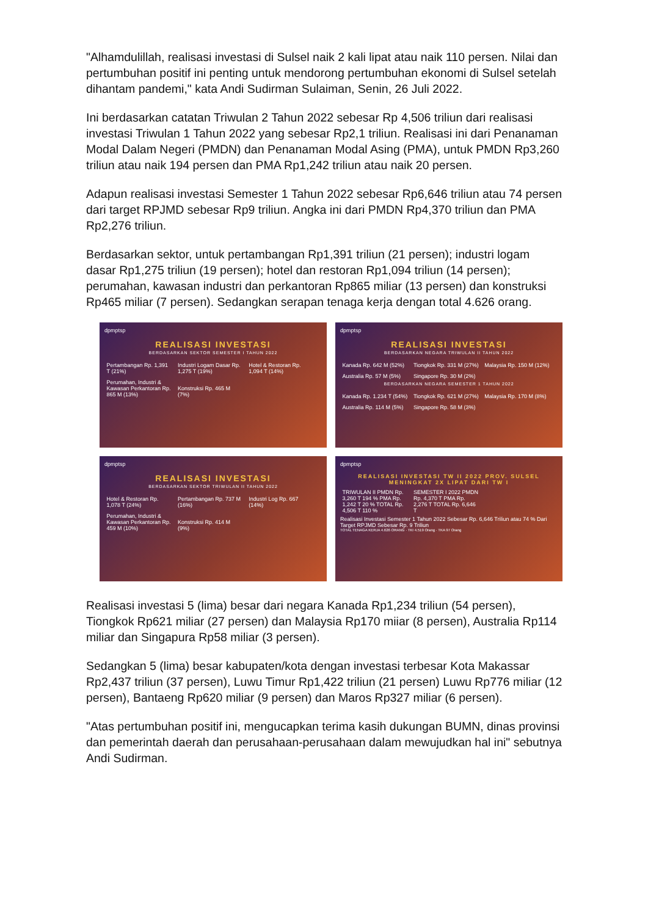"Alhamdulillah, realisasi investasi di Sulsel naik 2 kali lipat atau naik 110 persen. Nilai dan pertumbuhan positif ini penting untuk mendorong pertumbuhan ekonomi di Sulsel setelah dihantam pandemi," kata Andi Sudirman Sulaiman, Senin, 26 Juli 2022.
Ini berdasarkan catatan Triwulan 2 Tahun 2022 sebesar Rp 4,506 triliun dari realisasi investasi Triwulan 1 Tahun 2022 yang sebesar Rp2,1 triliun. Realisasi ini dari Penanaman Modal Dalam Negeri (PMDN) dan Penanaman Modal Asing (PMA), untuk PMDN Rp3,260 triliun atau naik 194 persen dan PMA Rp1,242 triliun atau naik 20 persen.
Adapun realisasi investasi Semester 1 Tahun 2022 sebesar Rp6,646 triliun atau 74 persen dari target RPJMD sebesar Rp9 triliun. Angka ini dari PMDN Rp4,370 triliun dan PMA Rp2,276 triliun.
Berdasarkan sektor, untuk pertambangan Rp1,391 triliun (21 persen); industri logam dasar Rp1,275 triliun (19 persen); hotel dan restoran Rp1,094 triliun (14 persen); perumahan, kawasan industri dan perkantoran Rp865 miliar (13 persen) dan konstruksi Rp465 miliar (7 persen). Sedangkan serapan tenaga kerja dengan total 4.626 orang.
dpmptsp
REALISASI INVESTASI
BERDASARKAN SEKTOR SEMESTER I TAHUN 2022
Pertambangan Rp. 1,391 T (21%) Industri Logam Dasar Rp. 1,275 T (19%) Hotel & Restoran Rp. 1,094 T (14%) Perumahan, Industri & Kawasan Perkantoran Rp. 865 M (13%) Konstruksi Rp. 465 M (7%)
dpmptsp
REALISASI INVESTASI
BERDASARKAN NEGARA TRIWULAN II TAHUN 2022
Kanada Rp. 642 M (52%) Tiongkok Rp. 331 M (27%) Malaysia Rp. 150 M (12%) Australia Rp. 57 M (5%) Singapore Rp. 30 M (2%)
BERDASARKAN NEGARA SEMESTER 1 TAHUN 2022
Kanada Rp. 1.234 T (54%) Tiongkok Rp. 621 M (27%) Malaysia Rp. 170 M (8%) Australia Rp. 114 M (5%) Singapore Rp. 58 M (3%)
dpmptsp
REALISASI INVESTASI
BERDASARKAN SEKTOR TRIWULAN II TAHUN 2022
Hotel & Restoran Rp. 1,078 T (24%) Pertambangan Rp. 737 M (16%) Industri Log Rp. 667 (14%) Perumahan, Industri & Kawasan Perkantoran Rp. 459 M (10%) Konstruksi Rp. 414 M (9%)
dpmptsp
REALISASI INVESTASI TW II 2022 PROV. SULSEL MENINGKAT 2X LIPAT DARI TW I
TRIWULAN II PMDN Rp. 3,260 T 194 % PMA Rp. 1,242 T 20 % TOTAL Rp. 4,506 T 110 % SEMESTER I 2022 PMDN Rp. 4,370 T PMA Rp. 2,276 T TOTAL Rp. 6,646 T
Realisasi Investasi Semester 1 Tahun 2022 Sebesar Rp. 6,646 Triliun atau 74 % Dari Target RPJMD Sebesar Rp. 9 Triliun
TOTAL TENAGA KERJA 4.626 ORANG · TKI 4.519 Orang · TKA 97 Orang
Realisasi investasi 5 (lima) besar dari negara Kanada Rp1,234 triliun (54 persen), Tiongkok Rp621 miliar (27 persen) dan Malaysia Rp170 miiar (8 persen), Australia Rp114 miliar dan Singapura Rp58 miliar (3 persen).
Sedangkan 5 (lima) besar kabupaten/kota dengan investasi terbesar Kota Makassar Rp2,437 triliun (37 persen), Luwu Timur Rp1,422 triliun (21 persen) Luwu Rp776 miliar (12 persen), Bantaeng Rp620 miliar (9 persen) dan Maros Rp327 miliar (6 persen).
"Atas pertumbuhan positif ini, mengucapkan terima kasih dukungan BUMN, dinas provinsi dan pemerintah daerah dan perusahaan-perusahaan dalam mewujudkan hal ini" sebutnya Andi Sudirman.